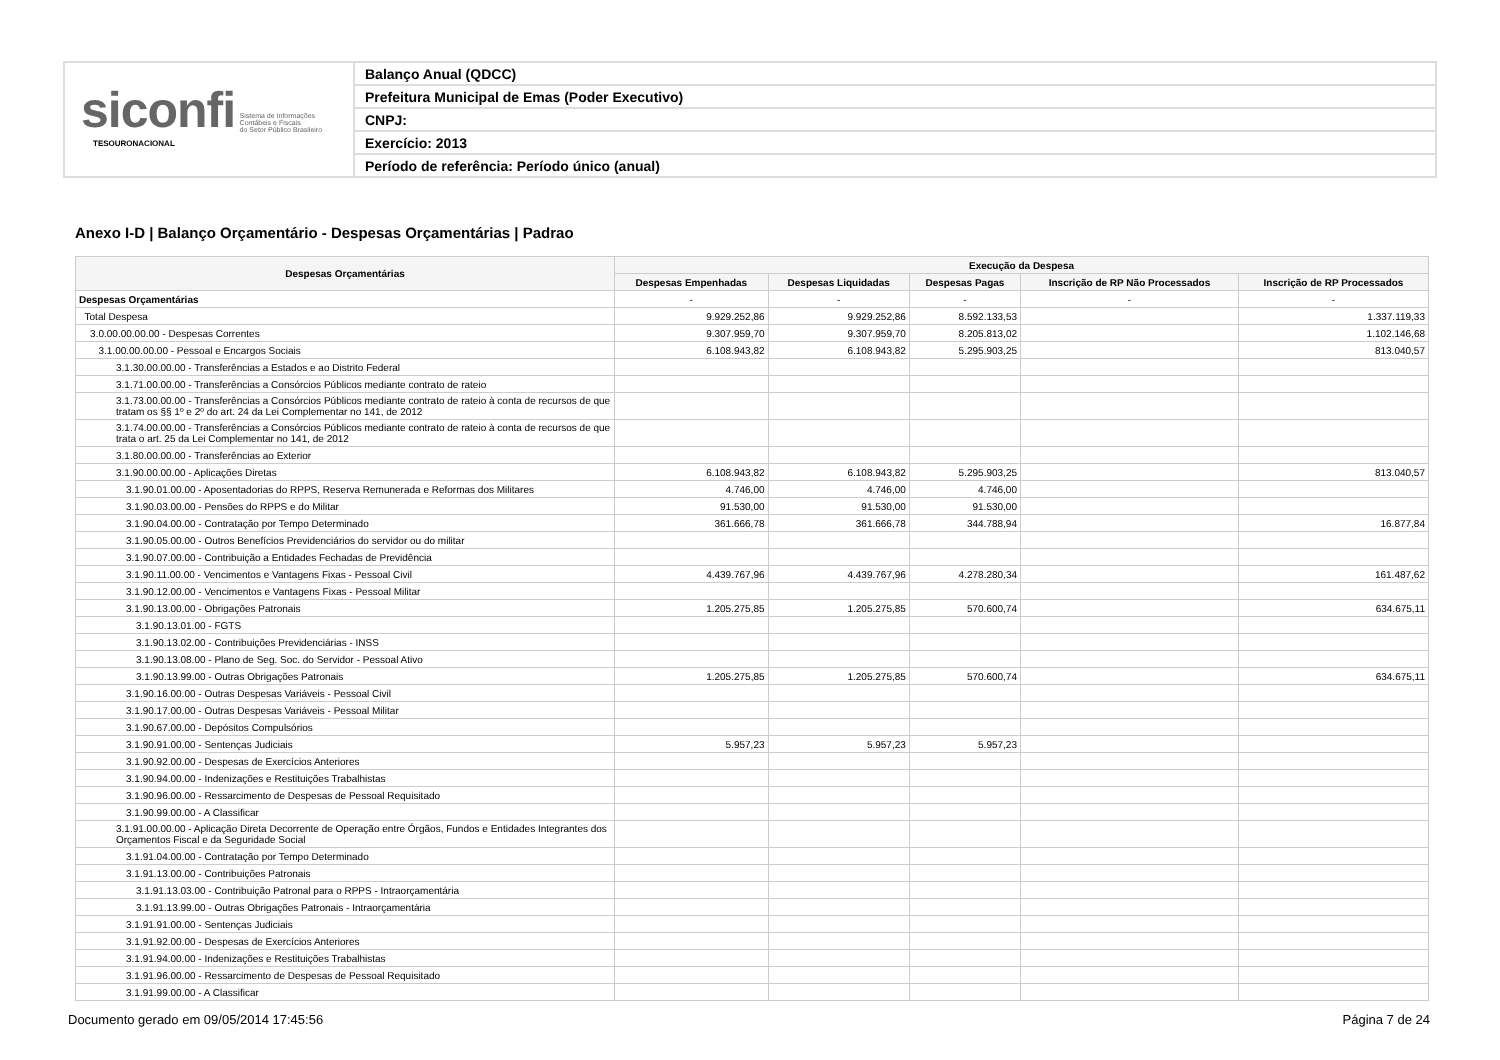siconfi Sistema de Informações
Contábeis e Fiscais
do Setor Público Brasileiro
TESOURONACIONAL
Balanço Anual (QDCC)
Prefeitura Municipal de Emas (Poder Executivo)
CNPJ:
Exercício: 2013
Período de referência: Período único (anual)
Anexo I-D | Balanço Orçamentário - Despesas Orçamentárias | Padrao
| Despesas Orçamentárias | Execução da Despesa | | | | |
| --- | --- | --- | --- | --- | --- |
| | Despesas Empenhadas | Despesas Liquidadas | Despesas Pagas | Inscrição de RP Não Processados | Inscrição de RP Processados |
| Despesas Orçamentárias | - | - | - | - | - |
| Total Despesa | 9.929.252,86 | 9.929.252,86 | 8.592.133,53 | | 1.337.119,33 |
| 3.0.00.00.00.00 - Despesas Correntes | 9.307.959,70 | 9.307.959,70 | 8.205.813,02 | | 1.102.146,68 |
| 3.1.00.00.00.00 - Pessoal e Encargos Sociais | 6.108.943,82 | 6.108.943,82 | 5.295.903,25 | | 813.040,57 |
| 3.1.30.00.00.00 - Transferências a Estados e ao Distrito Federal | | | | | |
| 3.1.71.00.00.00 - Transferências a Consórcios Públicos mediante contrato de rateio | | | | | |
| 3.1.73.00.00.00 - Transferências a Consórcios Públicos mediante contrato de rateio à conta de recursos de que tratam os §§ 1º e 2º do art. 24 da Lei Complementar no 141, de 2012 | | | | | |
| 3.1.74.00.00.00 - Transferências a Consórcios Públicos mediante contrato de rateio à conta de recursos de que trata o art. 25 da Lei Complementar no 141, de 2012 | | | | | |
| 3.1.80.00.00.00 - Transferências ao Exterior | | | | | |
| 3.1.90.00.00.00 - Aplicações Diretas | 6.108.943,82 | 6.108.943,82 | 5.295.903,25 | | 813.040,57 |
| 3.1.90.01.00.00 - Aposentadorias do RPPS, Reserva Remunerada e Reformas dos Militares | 4.746,00 | 4.746,00 | 4.746,00 | | |
| 3.1.90.03.00.00 - Pensões do RPPS e do Militar | 91.530,00 | 91.530,00 | 91.530,00 | | |
| 3.1.90.04.00.00 - Contratação por Tempo Determinado | 361.666,78 | 361.666,78 | 344.788,94 | | 16.877,84 |
| 3.1.90.05.00.00 - Outros Benefícios Previdenciários do servidor ou do militar | | | | | |
| 3.1.90.07.00.00 - Contribuição a Entidades Fechadas de Previdência | | | | | |
| 3.1.90.11.00.00 - Vencimentos e Vantagens Fixas - Pessoal Civil | 4.439.767,96 | 4.439.767,96 | 4.278.280,34 | | 161.487,62 |
| 3.1.90.12.00.00 - Vencimentos e Vantagens Fixas - Pessoal Militar | | | | | |
| 3.1.90.13.00.00 - Obrigações Patronais | 1.205.275,85 | 1.205.275,85 | 570.600,74 | | 634.675,11 |
| 3.1.90.13.01.00 - FGTS | | | | | |
| 3.1.90.13.02.00 - Contribuições Previdenciárias - INSS | | | | | |
| 3.1.90.13.08.00 - Plano de Seg. Soc. do Servidor - Pessoal Ativo | | | | | |
| 3.1.90.13.99.00 - Outras Obrigações Patronais | 1.205.275,85 | 1.205.275,85 | 570.600,74 | | 634.675,11 |
| 3.1.90.16.00.00 - Outras Despesas Variáveis - Pessoal Civil | | | | | |
| 3.1.90.17.00.00 - Outras Despesas Variáveis - Pessoal Militar | | | | | |
| 3.1.90.67.00.00 - Depósitos Compulsórios | | | | | |
| 3.1.90.91.00.00 - Sentenças Judiciais | 5.957,23 | 5.957,23 | 5.957,23 | | |
| 3.1.90.92.00.00 - Despesas de Exercícios Anteriores | | | | | |
| 3.1.90.94.00.00 - Indenizações e Restituições Trabalhistas | | | | | |
| 3.1.90.96.00.00 - Ressarcimento de Despesas de Pessoal Requisitado | | | | | |
| 3.1.90.99.00.00 - A Classificar | | | | | |
| 3.1.91.00.00.00 - Aplicação Direta Decorrente de Operação entre Órgãos, Fundos e Entidades Integrantes dos Orçamentos Fiscal e da Seguridade Social | | | | | |
| 3.1.91.04.00.00 - Contratação por Tempo Determinado | | | | | |
| 3.1.91.13.00.00 - Contribuições Patronais | | | | | |
| 3.1.91.13.03.00 - Contribuição Patronal para o RPPS - Intraorçamentária | | | | | |
| 3.1.91.13.99.00 - Outras Obrigações Patronais - Intraorçamentária | | | | | |
| 3.1.91.91.00.00 - Sentenças Judiciais | | | | | |
| 3.1.91.92.00.00 - Despesas de Exercícios Anteriores | | | | | |
| 3.1.91.94.00.00 - Indenizações e Restituições Trabalhistas | | | | | |
| 3.1.91.96.00.00 - Ressarcimento de Despesas de Pessoal Requisitado | | | | | |
| 3.1.91.99.00.00 - A Classificar | | | | | |
Documento gerado em 09/05/2014 17:45:56
Página 7 de 24